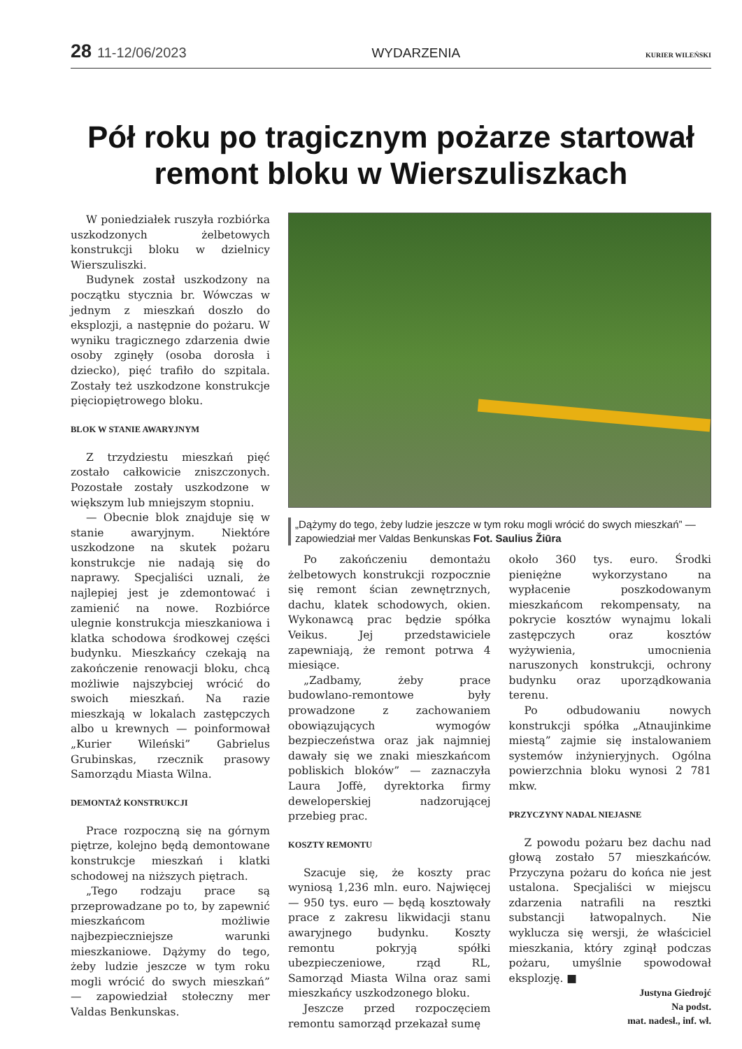28 11-12/06/2023 WYDARZENIA
KURIER WILEŃSKI
Pół roku po tragicznym pożarze startował remont bloku w Wierszuliszkach
W poniedziałek ruszyła rozbiórka uszkodzonych żelbetowych konstrukcji bloku w dzielnicy Wierszuliszki.
Budynek został uszkodzony na początku stycznia br. Wówczas w jednym z mieszkań doszło do eksplozji, a następnie do pożaru. W wyniku tragicznego zdarzenia dwie osoby zginęły (osoba dorosła i dziecko), pięć trafiło do szpitala. Zostały też uszkodzone konstrukcje pięciopiętrowego bloku.
BLOK W STANIE AWARYJNYM
Z trzydziestu mieszkań pięć zostało całkowicie zniszczonych. Pozostałe zostały uszkodzone w większym lub mniejszym stopniu.
— Obecnie blok znajduje się w stanie awaryjnym. Niektóre uszkodzone na skutek pożaru konstrukcje nie nadają się do naprawy. Specjaliści uznali, że najlepiej jest je zdemontować i zamienić na nowe. Rozbiórce ulegnie konstrukcja mieszkaniowa i klatka schodowa środkowej części budynku. Mieszkańcy czekają na zakończenie renowacji bloku, chcą możliwie najszybciej wrócić do swoich mieszkań. Na razie mieszkają w lokalach zastępczych albo u krewnych — poinformował „Kurier Wileński” Gabrielus Grubinskas, rzecznik prasowy Samorządu Miasta Wilna.
DEMONTAŻ KONSTRUKCJI
Prace rozpoczną się na górnym piętrze, kolejno będą demontowane konstrukcje mieszkań i klatki schodowej na niższych piętrach.
„Tego rodzaju prace są przeprowadzane po to, by zapewnić mieszkańcom możliwie najbezpieczniejsze warunki mieszkaniowe. Dążymy do tego, żeby ludzie jeszcze w tym roku mogli wrócić do swych mieszkań” — zapowiedział stołeczny mer Valdas Benkunskas.
„Dążymy do tego, żeby ludzie jeszcze w tym roku mogli wrócić do swych mieszkań” — zapowiedział mer Valdas Benkunskas Fot. Saulius Žiūra
Po zakończeniu demontażu żelbetowych konstrukcji rozpocznie się remont ścian zewnętrznych, dachu, klatek schodowych, okien. Wykonawcą prac będzie spółka Veikus. Jej przedstawiciele zapewniają, że remont potrwa 4 miesiące.
„Zadbamy, żeby prace budowlano-remontowe były prowadzone z zachowaniem obowiązujących wymogów bezpieczeństwa oraz jak najmniej dawały się we znaki mieszkańcom pobliskich bloków” — zaznaczyła Laura Joffė, dyrektorka firmy deweloperskiej nadzorującej przebieg prac.
KOSZTY REMONTU
Szacuje się, że koszty prac wyniosą 1,236 mln. euro. Najwięcej — 950 tys. euro — będą kosztowały prace z zakresu likwidacji stanu awaryjnego budynku. Koszty remontu pokryją spółki ubezpieczeniowe, rząd RL, Samorząd Miasta Wilna oraz sami mieszkańcy uszkodzonego bloku.
Jeszcze przed rozpoczęciem remontu samorząd przekazał sumę
około 360 tys. euro. Środki pieniężne wykorzystano na wypłacenie poszkodowanym mieszkańcom rekompensaty, na pokrycie kosztów wynajmu lokali zastępczych oraz kosztów wyżywienia, umocnienia naruszonych konstrukcji, ochrony budynku oraz uporządkowania terenu.
Po odbudowaniu nowych konstrukcji spółka „Atnaujinkime miestą” zajmie się instalowaniem systemów inżynieryjnych. Ogólna powierzchnia bloku wynosi 2 781 mkw.
PRZYCZYNY NADAL NIEJASNE
Z powodu pożaru bez dachu nad głową zostało 57 mieszkańców. Przyczyna pożaru do końca nie jest ustalona. Specjaliści w miejscu zdarzenia natrafili na resztki substancji łatwopalnych. Nie wyklucza się wersji, że właściciel mieszkania, który zginął podczas pożaru, umyślnie spowodował eksplozję. ■
Justyna Giedrojć
Na podst.
mat. nadesł., inf. wł.